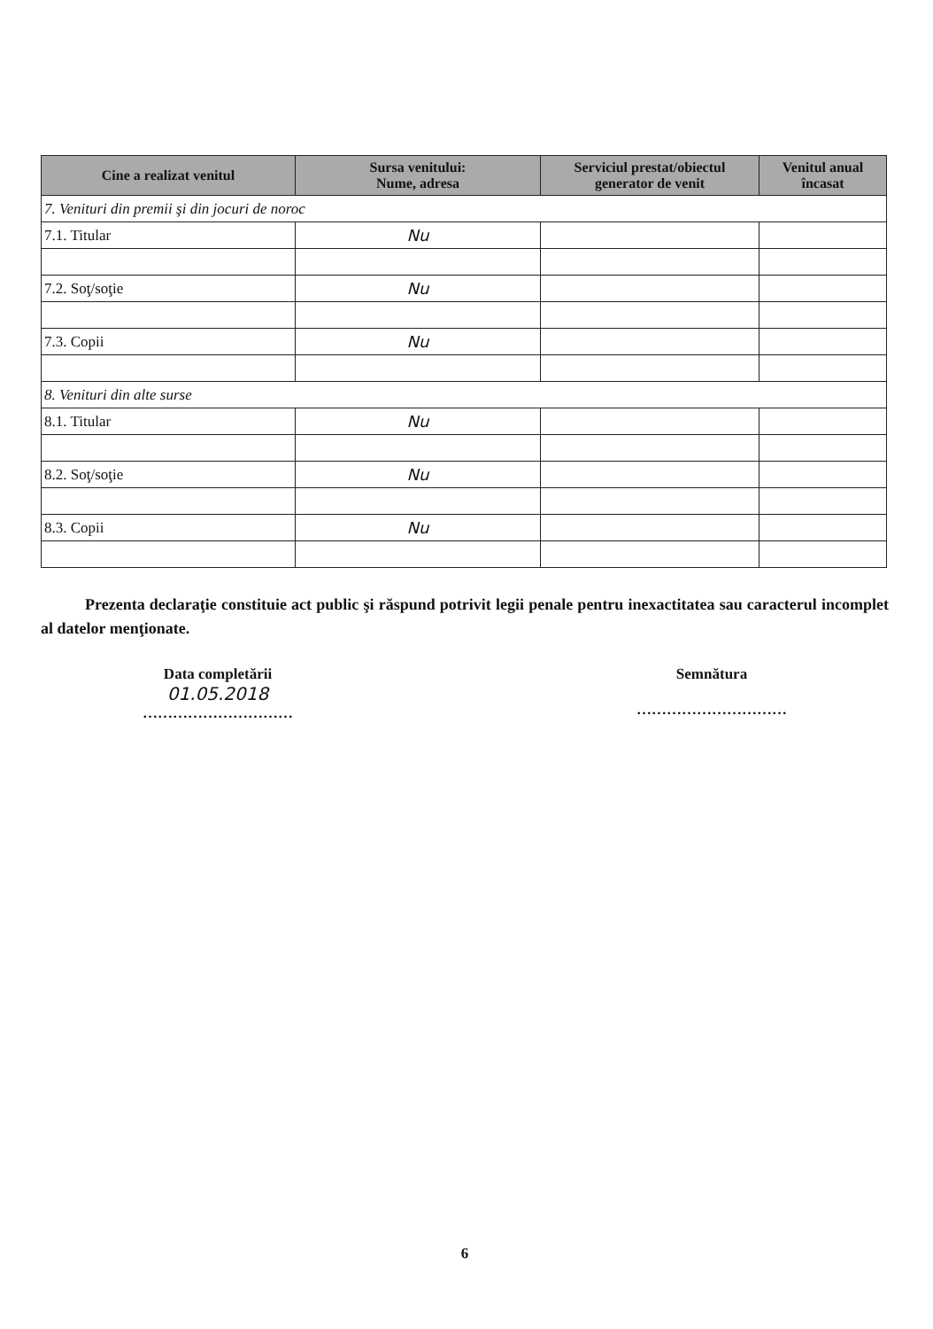| Cine a realizat venitul | Sursa venitului: Nume, adresa | Serviciul prestat/obiectul generator de venit | Venitul anual încasat |
| --- | --- | --- | --- |
| 7. Venituri din premii şi din jocuri de noroc | | | |
| 7.1. Titular | Nu | | |
| 7.2. Soţ/soţie | Nu | | |
| 7.3. Copii | Nu | | |
| 8. Venituri din alte surse | | | |
| 8.1. Titular | Nu | | |
| 8.2. Soţ/soţie | Nu | | |
| 8.3. Copii | Nu | | |
Prezenta declaraţie constituie act public şi răspund potrivit legii penale pentru inexactitatea sau caracterul incomplet al datelor menţionate.
Data completării
01.05.2018
…………………………
Semnătura
…………………………
6